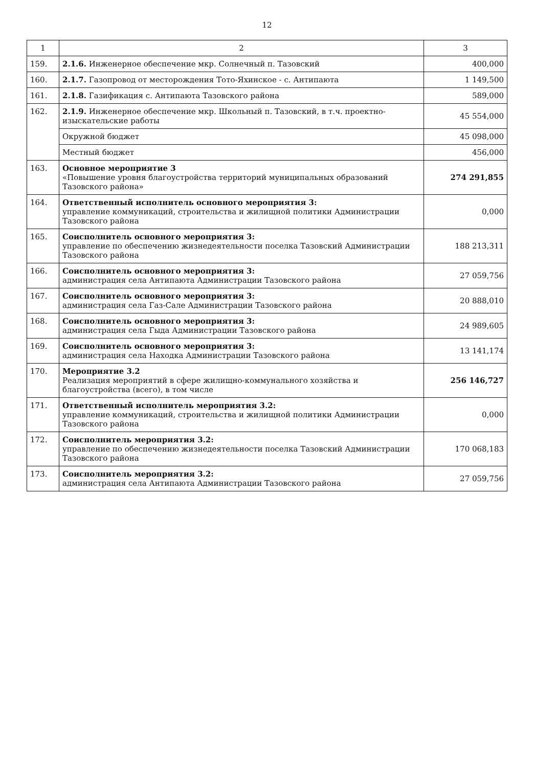12
| 1 | 2 | 3 |
| --- | --- | --- |
| 159. | 2.1.6. Инженерное обеспечение мкр. Солнечный п. Тазовский | 400,000 |
| 160. | 2.1.7. Газопровод от месторождения Тото-Яхинское - с. Антипаюта | 1 149,500 |
| 161. | 2.1.8. Газификация с. Антипаюта Тазовского района | 589,000 |
| 162. | 2.1.9. Инженерное обеспечение мкр. Школьный п. Тазовский, в т.ч. проектно-изыскательские работы | 45 554,000 |
| | Окружной бюджет | 45 098,000 |
| | Местный бюджет | 456,000 |
| 163. | Основное мероприятие 3 «Повышение уровня благоустройства территорий муниципальных образований Тазовского района» | 274 291,855 |
| 164. | Ответственный исполнитель основного мероприятия 3: управление коммуникаций, строительства и жилищной политики Администрации Тазовского района | 0,000 |
| 165. | Соисполнитель основного мероприятия 3: управление по обеспечению жизнедеятельности поселка Тазовский Администрации Тазовского района | 188 213,311 |
| 166. | Соисполнитель основного мероприятия 3: администрация села Антипаюта Администрации Тазовского района | 27 059,756 |
| 167. | Соисполнитель основного мероприятия 3: администрация села Газ-Сале Администрации Тазовского района | 20 888,010 |
| 168. | Соисполнитель основного мероприятия 3: администрация села Гыда Администрации Тазовского района | 24 989,605 |
| 169. | Соисполнитель основного мероприятия 3: администрация села Находка Администрации Тазовского района | 13 141,174 |
| 170. | Мероприятие 3.2 Реализация мероприятий в сфере жилищно-коммунального хозяйства и благоустройства (всего), в том числе | 256 146,727 |
| 171. | Ответственный исполнитель мероприятия 3.2: управление коммуникаций, строительства и жилищной политики Администрации Тазовского района | 0,000 |
| 172. | Соисполнитель мероприятия 3.2: управление по обеспечению жизнедеятельности поселка Тазовский Администрации Тазовского района | 170 068,183 |
| 173. | Соисполнитель мероприятия 3.2: администрация села Антипаюта Администрации Тазовского района | 27 059,756 |